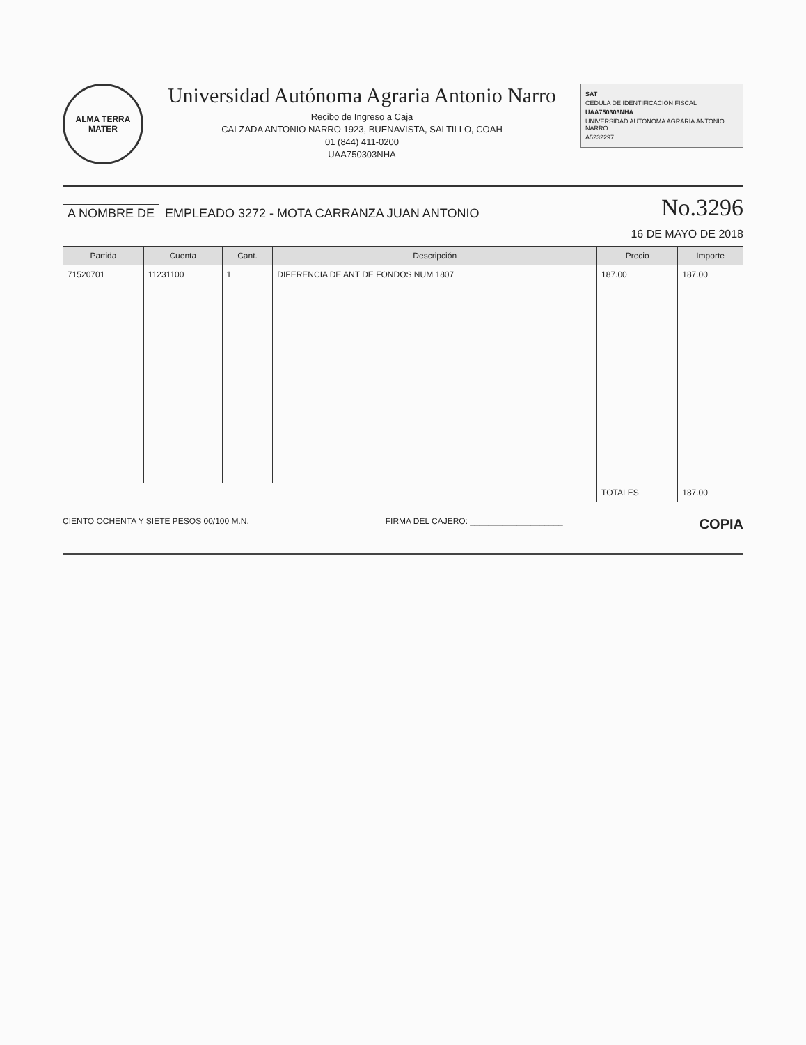ALMA TERRA MATER
Universidad Autónoma Agraria Antonio Narro
Recibo de Ingreso a Caja
CALZADA ANTONIO NARRO 1923, BUENAVISTA, SALTILLO, COAH
01 (844) 411-0200
UAA750303NHA
SAT
CEDULA DE IDENTIFICACION FISCAL
UAA750303NHA
UNIVERSIDAD AUTONOMA AGRARIA ANTONIO NARRO
A5232297
A NOMBRE DE EMPLEADO 3272 - MOTA CARRANZA JUAN ANTONIO
No.3296
16 DE MAYO DE 2018
| Partida | Cuenta | Cant. | Descripción | Precio | Importe |
| --- | --- | --- | --- | --- | --- |
| 71520701 | 11231100 | 1 | DIFERENCIA DE ANT DE FONDOS NUM 1807 | 187.00 | 187.00 |
| | | | | TOTALES | 187.00 |
CIENTO OCHENTA Y SIETE PESOS 00/100 M.N.
FIRMA DEL CAJERO: ____________________
COPIA